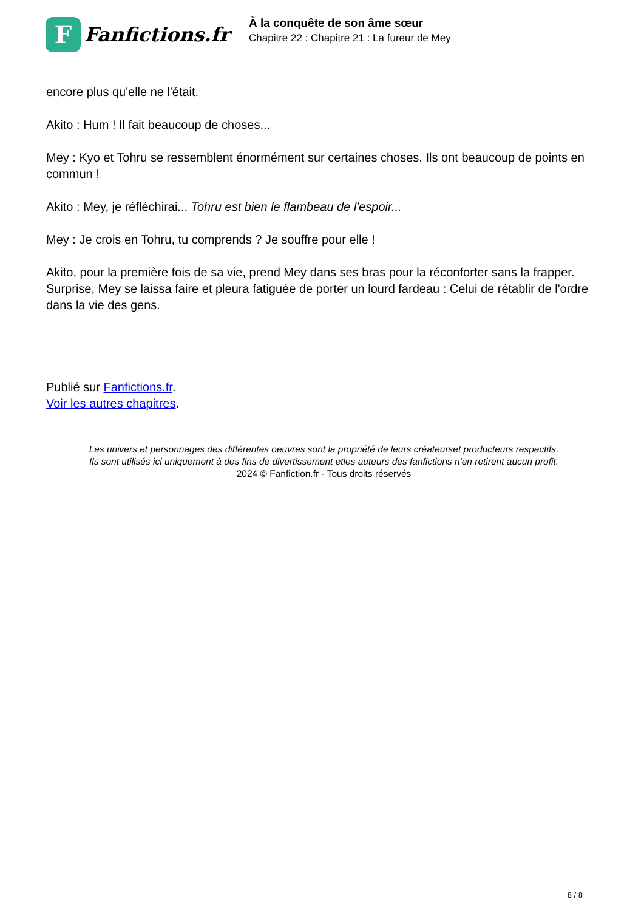F
Fanfictions.fr
À la conquête de son âme sœur
Chapitre 22 : Chapitre 21 : La fureur de Mey
encore plus qu'elle ne l'était.
Akito : Hum ! Il fait beaucoup de choses...
Mey : Kyo et Tohru se ressemblent énormément sur certaines choses. Ils ont beaucoup de points en commun !
Akito : Mey, je réfléchirai... Tohru est bien le flambeau de l'espoir...
Mey : Je crois en Tohru, tu comprends ? Je souffre pour elle !
Akito, pour la première fois de sa vie, prend Mey dans ses bras pour la réconforter sans la frapper. Surprise, Mey se laissa faire et pleura fatiguée de porter un lourd fardeau : Celui de rétablir de l'ordre dans la vie des gens.
Publié sur Fanfictions.fr.
Voir les autres chapitres.
Les univers et personnages des différentes oeuvres sont la propriété de leurs créateurset producteurs respectifs.
Ils sont utilisés ici uniquement à des fins de divertissement etles auteurs des fanfictions n'en retirent aucun profit.
2024 © Fanfiction.fr - Tous droits réservés
8 / 8